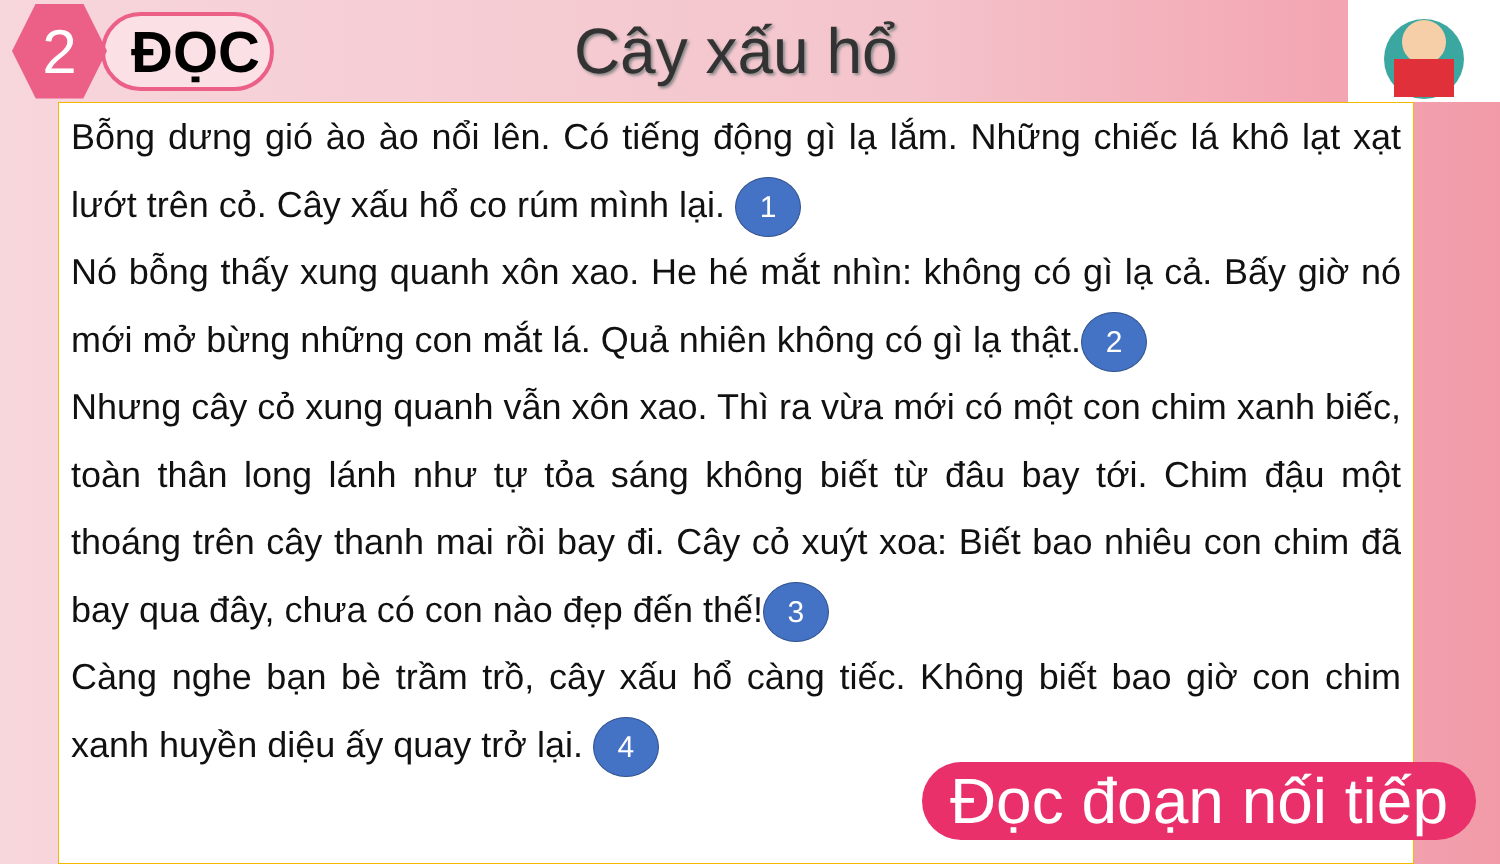2
ĐỌC Cây xấu hổ
Bỗng dưng gió ào ào nổi lên. Có tiếng động gì lạ lắm. Những chiếc lá khô lạt xạt lướt trên cỏ. Cây xấu hổ co rúm mình lại. 1
Nó bỗng thấy xung quanh xôn xao. He hé mắt nhìn: không có gì lạ cả. Bấy giờ nó mới mở bừng những con mắt lá. Quả nhiên không có gì lạ thật. 2
Nhưng cây cỏ xung quanh vẫn xôn xao. Thì ra vừa mới có một con chim xanh biếc, toàn thân long lánh như tự tỏa sáng không biết từ đâu bay tới. Chim đậu một thoáng trên cây thanh mai rồi bay đi. Cây cỏ xuýt xoa: Biết bao nhiêu con chim đã bay qua đây, chưa có con nào đẹp đến thế! 3
Càng nghe bạn bè trầm trồ, cây xấu hổ càng tiếc. Không biết bao giờ con chim xanh huyền diệu ấy quay trở lại. 4
Đọc đoạn nối tiếp